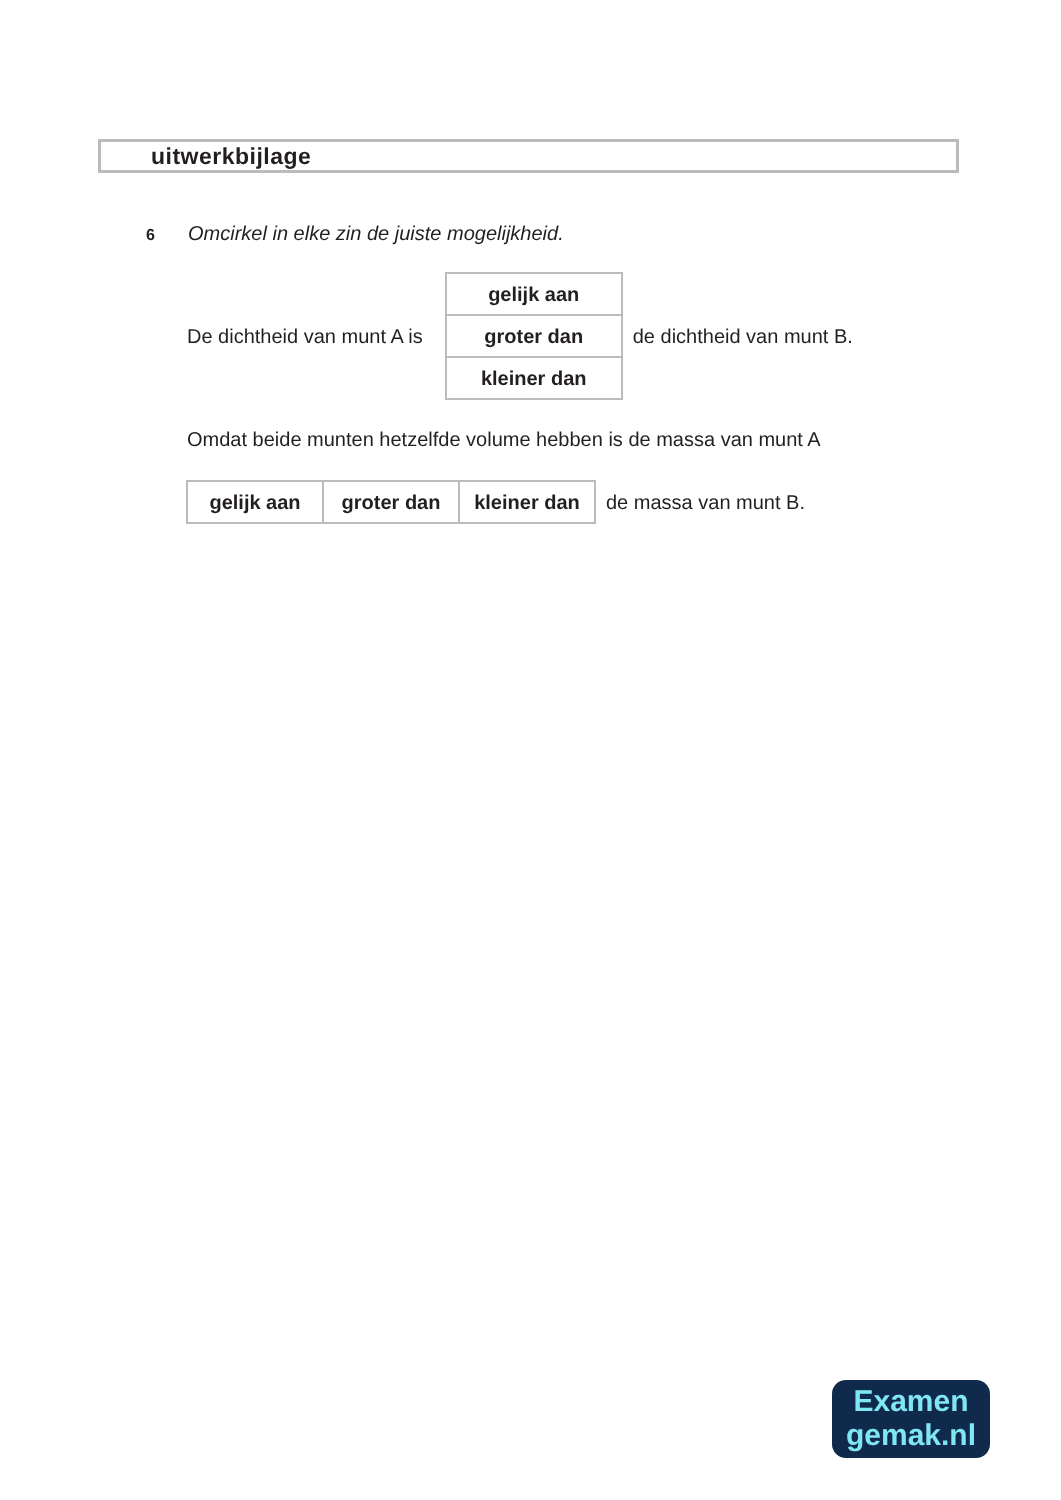uitwerkbijlage
6 Omcirkel in elke zin de juiste mogelijkheid.
De dichtheid van munt A is
| gelijk aan |
| groter dan |
| kleiner dan |
de dichtheid van munt B.
Omdat beide munten hetzelfde volume hebben is de massa van munt A
| gelijk aan | groter dan | kleiner dan |
de massa van munt B.
Examen
gemak.nl